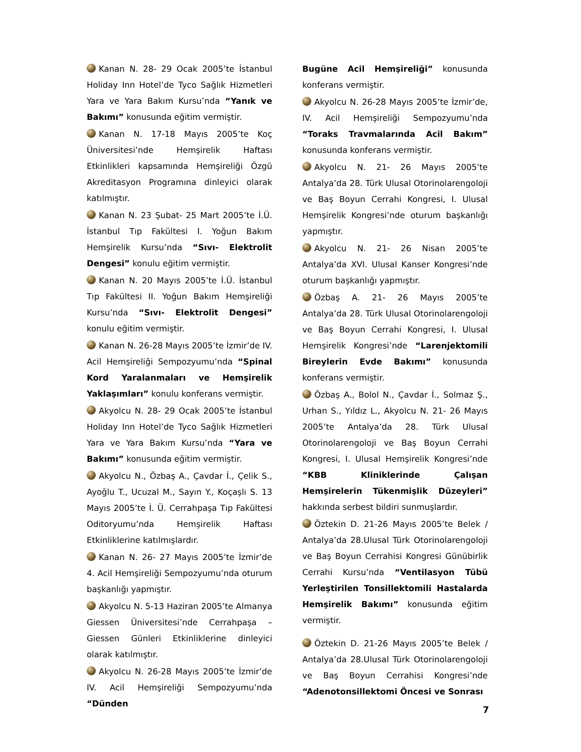Kanan N. 28- 29 Ocak 2005’te İstanbul Holiday Inn Hotel’de Tyco Sağlık Hizmetleri Yara ve Yara Bakım Kursu’nda “Yanık ve Bakımı” konusunda eğitim vermiştir.
Kanan N. 17-18 Mayıs 2005’te Koç Üniversitesi’nde Hemşirelik Haftası Etkinlikleri kapsamında Hemşireliği Özgü Akreditasyon Programına dinleyici olarak katılmıştır.
Kanan N. 23 Şubat- 25 Mart 2005’te İ.Ü. İstanbul Tıp Fakültesi I. Yoğun Bakım Hemşirelik Kursu’nda “Sıvı- Elektrolit Dengesi” konulu eğitim vermiştir.
Kanan N. 20 Mayıs 2005’te İ.Ü. İstanbul Tıp Fakültesi II. Yoğun Bakım Hemşireliği Kursu’nda “Sıvı- Elektrolit Dengesi” konulu eğitim vermiştir.
Kanan N. 26-28 Mayıs 2005’te İzmir’de IV. Acil Hemşireliği Sempozyumu’nda “Spinal Kord Yaralanmaları ve Hemşirelik Yaklaşımları” konulu konferans vermiştir.
Akyolcu N. 28- 29 Ocak 2005’te İstanbul Holiday Inn Hotel’de Tyco Sağlık Hizmetleri Yara ve Yara Bakım Kursu’nda “Yara ve Bakımı” konusunda eğitim vermiştir.
Akyolcu N., Özbaş A., Çavdar İ., Çelik S., Ayoğlu T., Ucuzal M., Sayın Y., Koçaşlı S. 13 Mayıs 2005’te İ. Ü. Cerrahpaşa Tıp Fakültesi Oditoryumu’nda Hemşirelik Haftası Etkinliklerine katılmışlardır.
Kanan N. 26- 27 Mayıs 2005’te İzmir’de 4. Acil Hemşireliği Sempozyumu’nda oturum başkanlığı yapmıştır.
Akyolcu N. 5-13 Haziran 2005’te Almanya Giessen Üniversitesi’nde Cerrahpaşa – Giessen Günleri Etkinliklerine dinleyici olarak katılmıştır.
Akyolcu N. 26-28 Mayıs 2005’te İzmir’de IV. Acil Hemşireliği Sempozyumu’nda “Dünden
Bugüne Acil Hemşireliği” konusunda konferans vermiştir.
Akyolcu N. 26-28 Mayıs 2005’te İzmir’de, IV. Acil Hemşireliği Sempozyumu’nda “Toraks Travmalarında Acil Bakım” konusunda konferans vermiştir.
Akyolcu N. 21- 26 Mayıs 2005’te Antalya’da 28. Türk Ulusal Otorinolarengoloji ve Baş Boyun Cerrahi Kongresi, I. Ulusal Hemşirelik Kongresi’nde oturum başkanlığı yapmıştır.
Akyolcu N. 21- 26 Nisan 2005’te Antalya’da XVI. Ulusal Kanser Kongresi’nde oturum başkanlığı yapmıştır.
Özbaş A. 21- 26 Mayıs 2005’te Antalya’da 28. Türk Ulusal Otorinolarengoloji ve Baş Boyun Cerrahi Kongresi, I. Ulusal Hemşirelik Kongresi’nde “Larenjektomili Bireylerin Evde Bakımı” konusunda konferans vermiştir.
Özbaş A., Bolol N., Çavdar İ., Solmaz Ş., Urhan S., Yıldız L., Akyolcu N. 21- 26 Mayıs 2005’te Antalya’da 28. Türk Ulusal Otorinolarengoloji ve Baş Boyun Cerrahi Kongresi, I. Ulusal Hemşirelik Kongresi’nde “KBB Kliniklerinde Çalışan Hemşirelerin Tükenmişlik Düzeyleri” hakkında serbest bildiri sunmuşlardır.
Öztekin D. 21-26 Mayıs 2005’te Belek / Antalya’da 28.Ulusal Türk Otorinolarengoloji ve Baş Boyun Cerrahisi Kongresi Günübirlik Cerrahi Kursu’nda “Ventilasyon Tübü Yerleştirilen Tonsillektomili Hastalarda Hemşirelik Bakımı” konusunda eğitim vermiştir.
Öztekin D. 21-26 Mayıs 2005’te Belek / Antalya’da 28.Ulusal Türk Otorinolarengoloji ve Baş Boyun Cerrahisi Kongresi’nde “Adenotonsillektomi Öncesi ve Sonrası
7